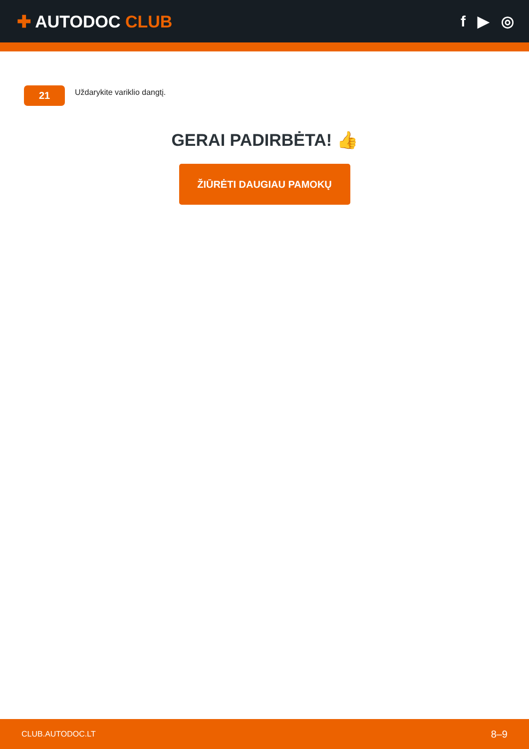✚ AUTODOC CLUB f ▶ ◎
21
Uždarykite variklio dangtį.
GERAI PADIRBĖTA! 👍
ŽIŪRĖTI DAUGIAU PAMOKŲ
CLUB.AUTODOC.LT 8–9